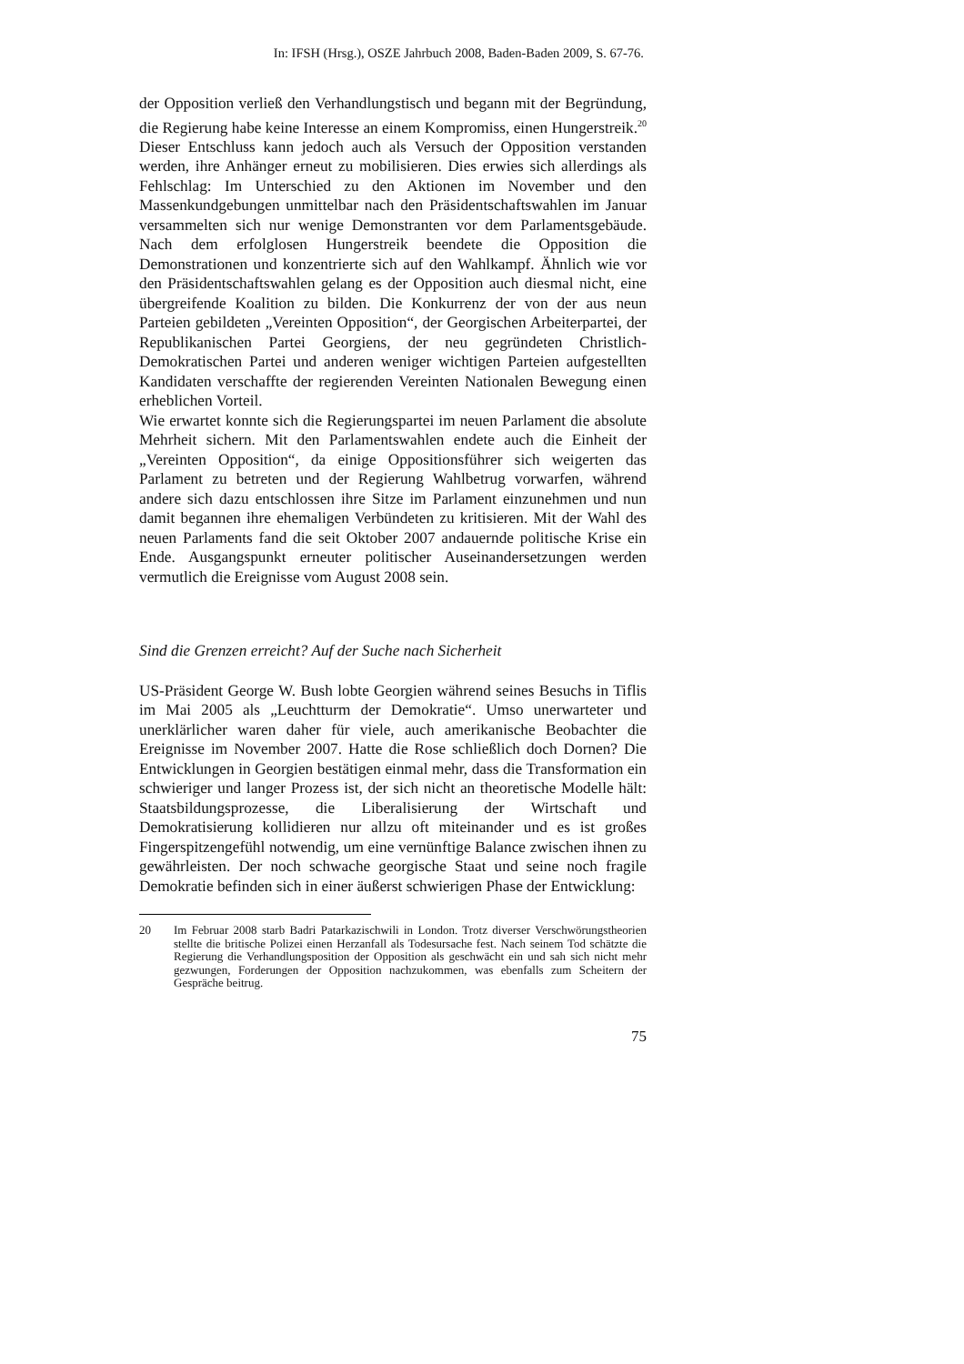In: IFSH (Hrsg.), OSZE Jahrbuch 2008, Baden-Baden 2009, S. 67-76.
der Opposition verließ den Verhandlungstisch und begann mit der Begründung, die Regierung habe keine Interesse an einem Kompromiss, einen Hungerstreik.<sup>20</sup> Dieser Entschluss kann jedoch auch als Versuch der Opposition verstanden werden, ihre Anhänger erneut zu mobilisieren. Dies erwies sich allerdings als Fehlschlag: Im Unterschied zu den Aktionen im November und den Massenkundgebungen unmittelbar nach den Präsidentschaftswahlen im Januar versammelten sich nur wenige Demonstranten vor dem Parlamentsgebäude. Nach dem erfolglosen Hungerstreik beendete die Opposition die Demonstrationen und konzentrierte sich auf den Wahlkampf. Ähnlich wie vor den Präsidentschaftswahlen gelang es der Opposition auch diesmal nicht, eine übergreifende Koalition zu bilden. Die Konkurrenz der von der aus neun Parteien gebildeten „Vereinten Opposition“, der Georgischen Arbeiterpartei, der Republikanischen Partei Georgiens, der neu gegründeten Christlich-Demokratischen Partei und anderen weniger wichtigen Parteien aufgestellten Kandidaten verschaffte der regierenden Vereinten Nationalen Bewegung einen erheblichen Vorteil.
Wie erwartet konnte sich die Regierungspartei im neuen Parlament die absolute Mehrheit sichern. Mit den Parlamentswahlen endete auch die Einheit der „Vereinten Opposition“, da einige Oppositionsführer sich weigerten das Parlament zu betreten und der Regierung Wahlbetrug vorwarfen, während andere sich dazu entschlossen ihre Sitze im Parlament einzunehmen und nun damit begannen ihre ehemaligen Verbündeten zu kritisieren. Mit der Wahl des neuen Parlaments fand die seit Oktober 2007 andauernde politische Krise ein Ende. Ausgangspunkt erneuter politischer Auseinandersetzungen werden vermutlich die Ereignisse vom August 2008 sein.
Sind die Grenzen erreicht? Auf der Suche nach Sicherheit
US-Präsident George W. Bush lobte Georgien während seines Besuchs in Tiflis im Mai 2005 als „Leuchtturm der Demokratie“. Umso unerwarteter und unerklärlicher waren daher für viele, auch amerikanische Beobachter die Ereignisse im November 2007. Hatte die Rose schließlich doch Dornen? Die Entwicklungen in Georgien bestätigen einmal mehr, dass die Transformation ein schwieriger und langer Prozess ist, der sich nicht an theoretische Modelle hält: Staatsbildungsprozesse, die Liberalisierung der Wirtschaft und Demokratisierung kollidieren nur allzu oft miteinander und es ist großes Fingerspitzengefühl notwendig, um eine vernünftige Balance zwischen ihnen zu gewährleisten. Der noch schwache georgische Staat und seine noch fragile Demokratie befinden sich in einer äußerst schwierigen Phase der Entwicklung:
20 Im Februar 2008 starb Badri Patarkazischwili in London. Trotz diverser Verschwörungstheorien stellte die britische Polizei einen Herzanfall als Todesursache fest. Nach seinem Tod schätzte die Regierung die Verhandlungsposition der Opposition als geschwächt ein und sah sich nicht mehr gezwungen, Forderungen der Opposition nachzukommen, was ebenfalls zum Scheitern der Gespräche beitrug.
75